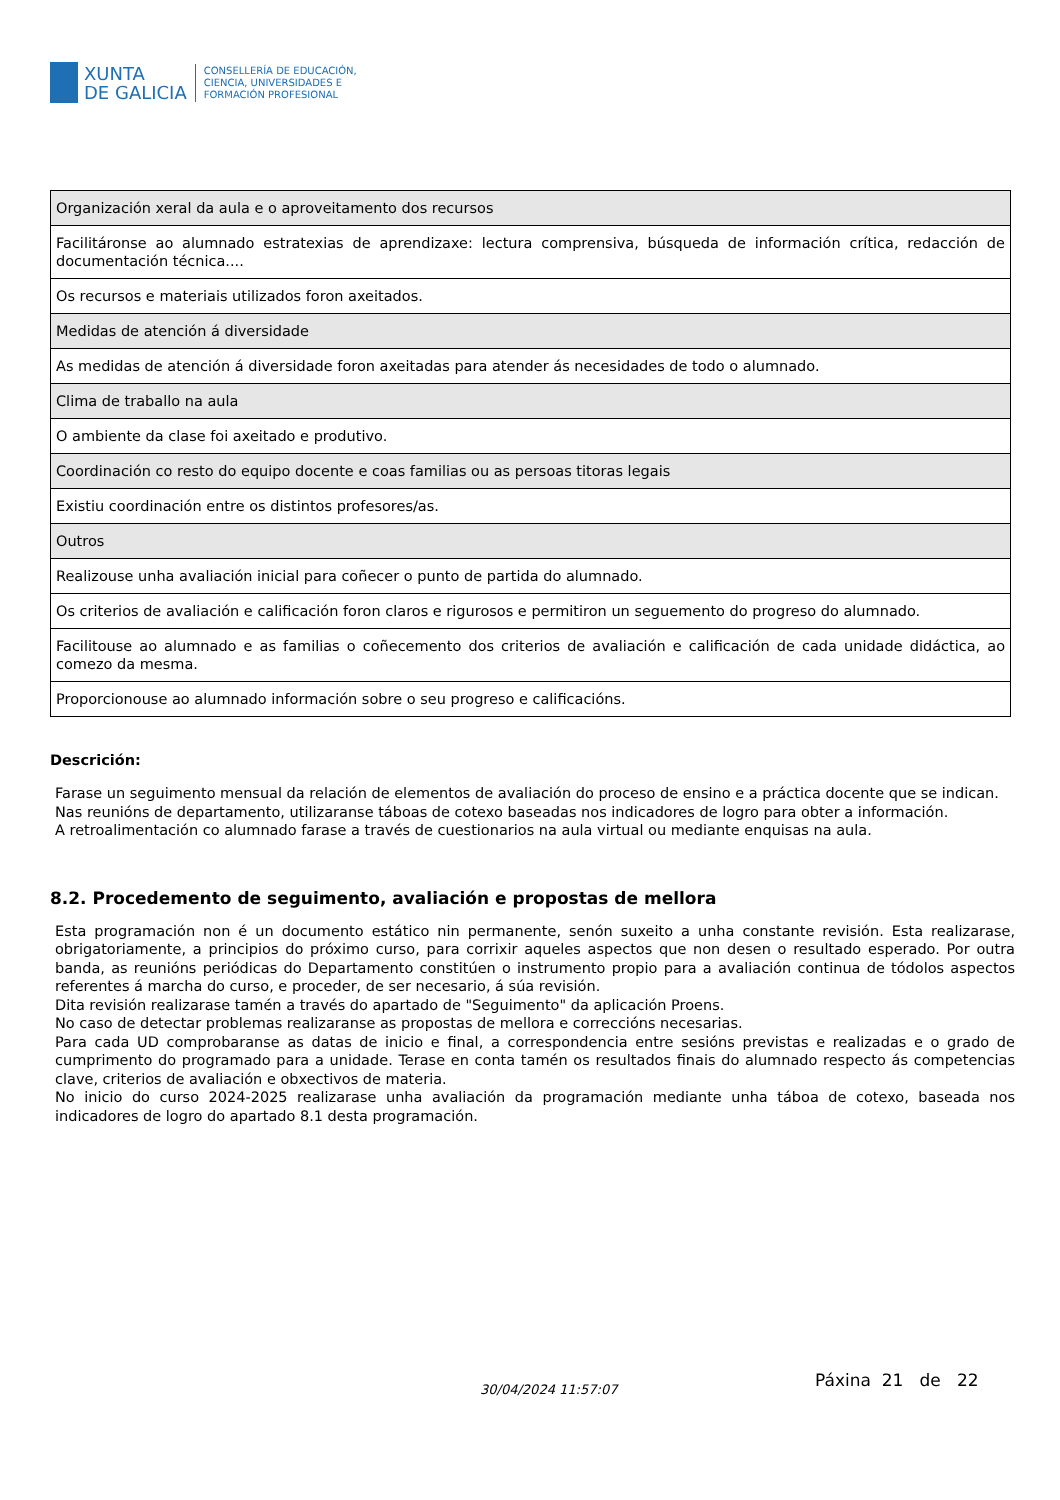XUNTA
DE GALICIA
CONSELLERÍA DE EDUCACIÓN,
CIENCIA, UNIVERSIDADES E
FORMACIÓN PROFESIONAL
| Organización xeral da aula e o aproveitamento dos recursos |
| Facilitáronse ao alumnado estratexias de aprendizaxe: lectura comprensiva, búsqueda de información crítica, redacción de documentación técnica.... |
| Os recursos e materiais utilizados foron axeitados. |
| Medidas de atención á diversidade |
| As medidas de atención á diversidade foron axeitadas para atender ás necesidades de todo o alumnado. |
| Clima de traballo na aula |
| O ambiente da clase foi axeitado e produtivo. |
| Coordinación co resto do equipo docente e coas familias ou as persoas titoras legais |
| Existiu coordinación entre os distintos profesores/as. |
| Outros |
| Realizouse unha avaliación inicial para coñecer o punto de partida do alumnado. |
| Os criterios de avaliación e calificación foron claros e rigurosos e permitiron un seguemento do progreso do alumnado. |
| Facilitouse ao alumnado e as familias o coñecemento dos criterios de avaliación e calificación de cada unidade didáctica, ao comezo da mesma. |
| Proporcionouse ao alumnado información sobre o seu progreso e calificacións. |
Descrición:
Farase un seguimento mensual da relación de elementos de avaliación do proceso de ensino e a práctica docente que se indican.
Nas reunións de departamento, utilizaranse táboas de cotexo baseadas nos indicadores de logro para obter a información.
A retroalimentación co alumnado farase a través de cuestionarios na aula virtual ou mediante enquisas na aula.
8.2. Procedemento de seguimento, avaliación e propostas de mellora
Esta programación non é un documento estático nin permanente, senón suxeito a unha constante revisión. Esta realizarase, obrigatoriamente, a principios do próximo curso, para corrixir aqueles aspectos que non desen o resultado esperado. Por outra banda, as reunións periódicas do Departamento constitúen o instrumento propio para a avaliación continua de tódolos aspectos referentes á marcha do curso, e proceder, de ser necesario, á súa revisión.
Dita revisión realizarase tamén a través do apartado de "Seguimento" da aplicación Proens.
No caso de detectar problemas realizaranse as propostas de mellora e correccións necesarias.
Para cada UD comprobaranse as datas de inicio e final, a correspondencia entre sesións previstas e realizadas e o grado de cumprimento do programado para a unidade. Terase en conta tamén os resultados finais do alumnado respecto ás competencias clave, criterios de avaliación e obxectivos de materia.
No inicio do curso 2024-2025 realizarase unha avaliación da programación mediante unha táboa de cotexo, baseada nos indicadores de logro do apartado 8.1 desta programación.
30/04/2024 11:57:07 Páxina 21 de 22